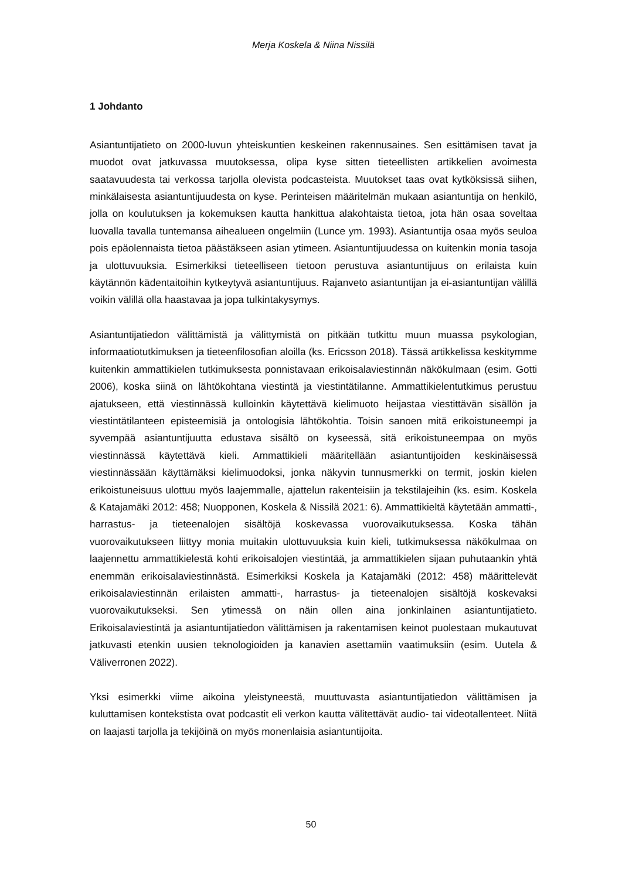Merja Koskela & Niina Nissilä
1 Johdanto
Asiantuntijatieto on 2000-luvun yhteiskuntien keskeinen rakennusaines. Sen esittämisen tavat ja muodot ovat jatkuvassa muutoksessa, olipa kyse sitten tieteellisten artikkelien avoimesta saatavuudesta tai verkossa tarjolla olevista podcasteista. Muutokset taas ovat kytköksissä siihen, minkälaisesta asiantuntijuudesta on kyse. Perinteisen määritelmän mukaan asiantuntija on henkilö, jolla on koulutuksen ja kokemuksen kautta hankittua alakohtaista tietoa, jota hän osaa soveltaa luovalla tavalla tuntemansa aihealueen ongelmiin (Lunce ym. 1993). Asiantuntija osaa myös seuloa pois epäolennaista tietoa päästäkseen asian ytimeen. Asiantuntijuudessa on kuitenkin monia tasoja ja ulottuvuuksia. Esimerkiksi tieteelliseen tietoon perustuva asiantuntijuus on erilaista kuin käytännön kädentaitoihin kytkeytyvä asiantuntijuus. Rajanveto asiantuntijan ja ei-asiantuntijan välillä voikin välillä olla haastavaa ja jopa tulkintakysymys.
Asiantuntijatiedon välittämistä ja välittymistä on pitkään tutkittu muun muassa psykologian, informaatiotutkimuksen ja tieteenfilosofian aloilla (ks. Ericsson 2018). Tässä artikkelissa keskitymme kuitenkin ammattikielen tutkimuksesta ponnistavaan erikoisalaviestinnän näkökulmaan (esim. Gotti 2006), koska siinä on lähtökohtana viestintä ja viestintätilanne. Ammattikielentutkimus perustuu ajatukseen, että viestinnässä kulloinkin käytettävä kielimuoto heijastaa viestittävän sisällön ja viestintätilanteen episteemisiä ja ontologisia lähtökohtia. Toisin sanoen mitä erikoistuneempi ja syvempää asiantuntijuutta edustava sisältö on kyseessä, sitä erikoistuneempaa on myös viestinnässä käytettävä kieli. Ammattikieli määritellään asiantuntijoiden keskinäisessä viestinnässään käyttämäksi kielimuodoksi, jonka näkyvin tunnusmerkki on termit, joskin kielen erikoistuneisuus ulottuu myös laajemmalle, ajattelun rakenteisiin ja tekstilajeihin (ks. esim. Koskela & Katajamäki 2012: 458; Nuopponen, Koskela & Nissilä 2021: 6). Ammattikieltä käytetään ammatti-, harrastus- ja tieteenalojen sisältöjä koskevassa vuorovaikutuksessa. Koska tähän vuorovaikutukseen liittyy monia muitakin ulottuvuuksia kuin kieli, tutkimuksessa näkökulmaa on laajennettu ammattikielestä kohti erikoisalojen viestintää, ja ammattikielen sijaan puhutaankin yhtä enemmän erikoisalaviestinnästä. Esimerkiksi Koskela ja Katajamäki (2012: 458) määrittelevät erikoisalaviestinnän erilaisten ammatti-, harrastus- ja tieteenalojen sisältöjä koskevaksi vuorovaikutukseksi. Sen ytimessä on näin ollen aina jonkinlainen asiantuntijatieto. Erikoisalaviestintä ja asiantuntijatiedon välittämisen ja rakentamisen keinot puolestaan mukautuvat jatkuvasti etenkin uusien teknologioiden ja kanavien asettamiin vaatimuksiin (esim. Uutela & Väliverronen 2022).
Yksi esimerkki viime aikoina yleistyneestä, muuttuvasta asiantuntijatiedon välittämisen ja kuluttamisen kontekstista ovat podcastit eli verkon kautta välitettävät audio- tai videotallenteet. Niitä on laajasti tarjolla ja tekijöinä on myös monenlaisia asiantuntijoita.
50